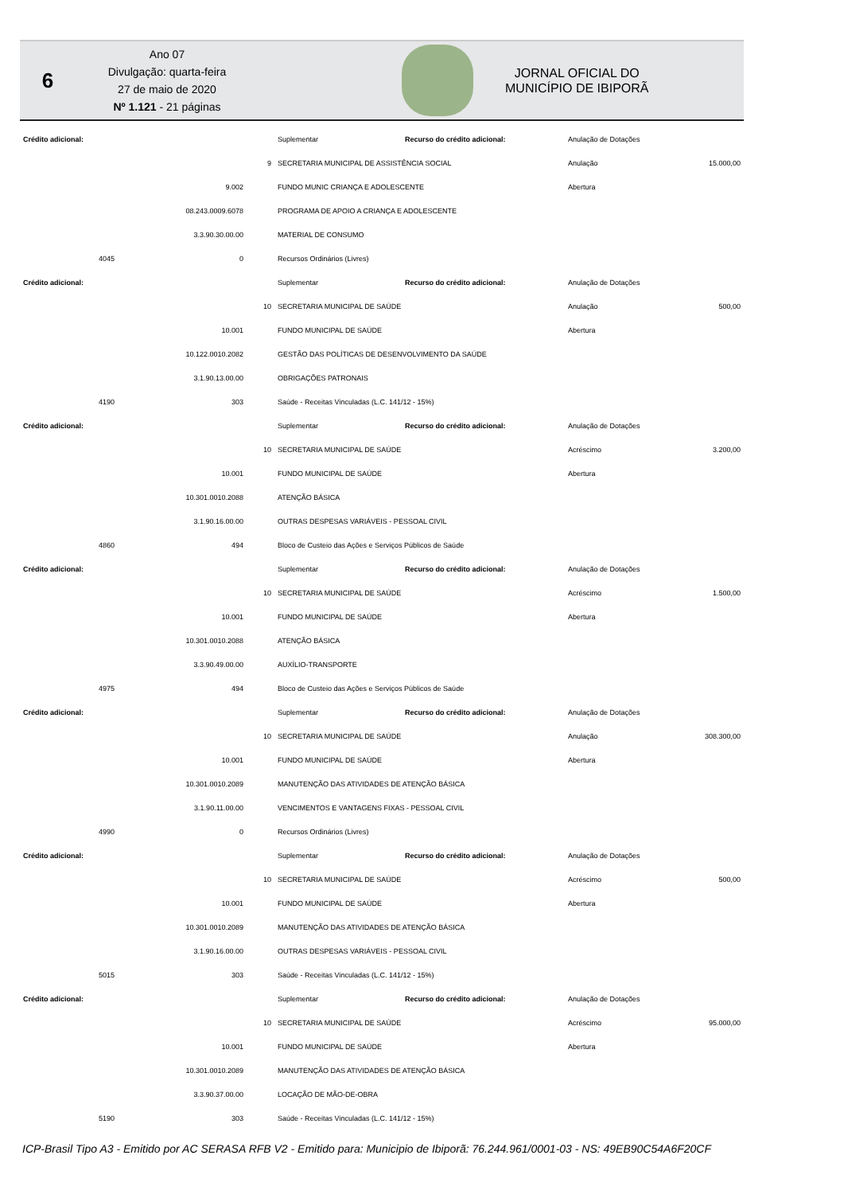6
Ano 07
Divulgação: quarta-feira
27 de maio de 2020
Nº 1.121 - 21 páginas
JORNAL OFICIAL DO
MUNICÍPIO DE IBIPORÃ
| Crédito adicional: | | | | Suplementar | Recurso do crédito adicional: | Anulação de Dotações | |
| | | | 9 | SECRETARIA MUNICIPAL DE ASSISTÊNCIA SOCIAL | | Anulação | 15.000,00 |
| | | 9.002 | | FUNDO MUNIC CRIANÇA E ADOLESCENTE | | Abertura | |
| | | 08.243.0009.6078 | | PROGRAMA DE APOIO A CRIANÇA E ADOLESCENTE | | | |
| | | 3.3.90.30.00.00 | | MATERIAL DE CONSUMO | | | |
| | 4045 | 0 | | Recursos Ordinários (Livres) | | | |
| Crédito adicional: | | | | Suplementar | Recurso do crédito adicional: | Anulação de Dotações | |
| | | | 10 | SECRETARIA MUNICIPAL DE SAÚDE | | Anulação | 500,00 |
| | | 10.001 | | FUNDO MUNICIPAL DE SAÚDE | | Abertura | |
| | | 10.122.0010.2082 | | GESTÃO DAS POLÍTICAS DE DESENVOLVIMENTO DA SAÚDE | | | |
| | | 3.1.90.13.00.00 | | OBRIGAÇÕES PATRONAIS | | | |
| | 4190 | 303 | | Saúde - Receitas Vinculadas (L.C. 141/12 - 15%) | | | |
| Crédito adicional: | | | | Suplementar | Recurso do crédito adicional: | Anulação de Dotações | |
| | | | 10 | SECRETARIA MUNICIPAL DE SAÚDE | | Acréscimo | 3.200,00 |
| | | 10.001 | | FUNDO MUNICIPAL DE SAÚDE | | Abertura | |
| | | 10.301.0010.2088 | | ATENÇÃO BÁSICA | | | |
| | | 3.1.90.16.00.00 | | OUTRAS DESPESAS VARIÁVEIS - PESSOAL CIVIL | | | |
| | 4860 | 494 | | Bloco de Custeio das Ações e Serviços Públicos de Saúde | | | |
| Crédito adicional: | | | | Suplementar | Recurso do crédito adicional: | Anulação de Dotações | |
| | | | 10 | SECRETARIA MUNICIPAL DE SAÚDE | | Acréscimo | 1.500,00 |
| | | 10.001 | | FUNDO MUNICIPAL DE SAÚDE | | Abertura | |
| | | 10.301.0010.2088 | | ATENÇÃO BÁSICA | | | |
| | | 3.3.90.49.00.00 | | AUXÍLIO-TRANSPORTE | | | |
| | 4975 | 494 | | Bloco de Custeio das Ações e Serviços Públicos de Saúde | | | |
| Crédito adicional: | | | | Suplementar | Recurso do crédito adicional: | Anulação de Dotações | |
| | | | 10 | SECRETARIA MUNICIPAL DE SAÚDE | | Anulação | 308.300,00 |
| | | 10.001 | | FUNDO MUNICIPAL DE SAÚDE | | Abertura | |
| | | 10.301.0010.2089 | | MANUTENÇÃO DAS ATIVIDADES DE ATENÇÃO BÁSICA | | | |
| | | 3.1.90.11.00.00 | | VENCIMENTOS E VANTAGENS FIXAS - PESSOAL CIVIL | | | |
| | 4990 | 0 | | Recursos Ordinários (Livres) | | | |
| Crédito adicional: | | | | Suplementar | Recurso do crédito adicional: | Anulação de Dotações | |
| | | | 10 | SECRETARIA MUNICIPAL DE SAÚDE | | Acréscimo | 500,00 |
| | | 10.001 | | FUNDO MUNICIPAL DE SAÚDE | | Abertura | |
| | | 10.301.0010.2089 | | MANUTENÇÃO DAS ATIVIDADES DE ATENÇÃO BÁSICA | | | |
| | | 3.1.90.16.00.00 | | OUTRAS DESPESAS VARIÁVEIS - PESSOAL CIVIL | | | |
| | 5015 | 303 | | Saúde - Receitas Vinculadas (L.C. 141/12 - 15%) | | | |
| Crédito adicional: | | | | Suplementar | Recurso do crédito adicional: | Anulação de Dotações | |
| | | | 10 | SECRETARIA MUNICIPAL DE SAÚDE | | Acréscimo | 95.000,00 |
| | | 10.001 | | FUNDO MUNICIPAL DE SAÚDE | | Abertura | |
| | | 10.301.0010.2089 | | MANUTENÇÃO DAS ATIVIDADES DE ATENÇÃO BÁSICA | | | |
| | | 3.3.90.37.00.00 | | LOCAÇÃO DE MÃO-DE-OBRA | | | |
| | 5190 | 303 | | Saúde - Receitas Vinculadas (L.C. 141/12 - 15%) | | | |
ICP-Brasil Tipo A3 - Emitido por AC SERASA RFB V2 - Emitido para: Municipio de Ibiporã: 76.244.961/0001-03 - NS: 49EB90C54A6F20CF